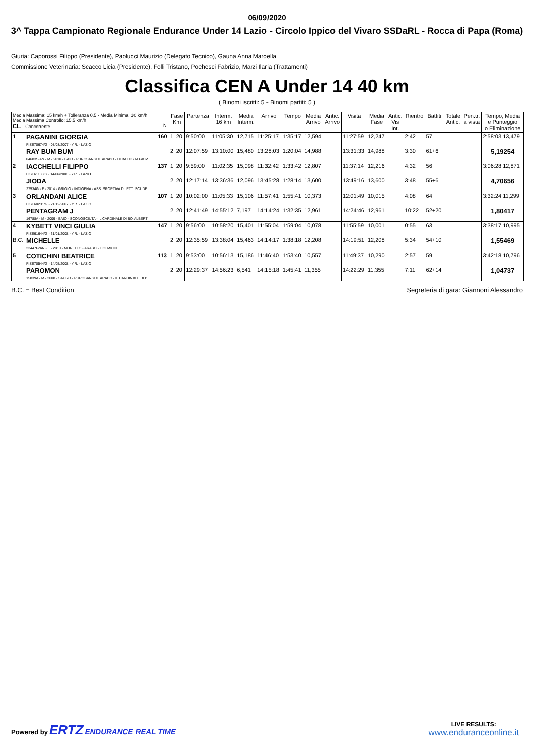06/09/2020
3^ Tappa Campionato Regionale Endurance Under 14 Lazio - Circolo Ippico del Vivaro SSDaRL - Rocca di Papa (Roma)
Giuria: Caporossi Filippo (Presidente), Paolucci Maurizio (Delegato Tecnico), Gauna Anna Marcella
Commissione Veterinaria: Scacco Licia (Presidente), Folli Tristano, Pochesci Fabrizio, Marzi Ilaria (Trattamenti)
Classifica CEN A Under 14 40 km
( Binomi iscritti: 5 - Binomi partiti: 5 )
| Media Massima: 15 km/h + Tolleranza 0,5 - Media Minima: 10 km/h Media Massima Controllo: 15,5 km/h CL. Concorrente N. | | | Fase Km | | Partenza | Interm. 16 km | Media Interm. | Arrivo | Tempo | Media Arrivo | Antic. Arrivo | Visita | Media Fase | Antic. Vis Int. | Rientro | Battiti | Totale Antic. | Pen.tr. a vista | Tempo, Media e Punteggio o Eliminazione |
| --- | --- | --- | --- | --- | --- | --- | --- | --- | --- | --- | --- | --- | --- | --- | --- | --- | --- | --- | --- |
| 1 | PAGANINI GIORGIA FISE70674/G - 08/08/2007 - Y.R. - LAZIO | 160 | 1 | 20 | 9:50:00 | 11:05:30 | 12,715 | 11:25:17 | 1:35:17 | 12,594 | | 11:27:59 | 12,247 | | 2:42 | 57 | | | 2:58:03 13,479 |
| | RAY BUM BUM 04683S/AN - M - 2010 - BAIO - PUROSANGUE ARABO - DI BATTISTA GIOV | | 2 | 20 | 12:07:59 | 13:10:00 | 15,480 | 13:28:03 | 1:20:04 | 14,988 | | 13:31:33 | 14,988 | | 3:30 | 61+6 | | | 5,19254 |
| 2 | IACCHELLI FILIPPO FISE61188/G - 14/06/2008 - Y.R. - LAZIO | 137 | 1 | 20 | 9:59:00 | 11:02:35 | 15,098 | 11:32:42 | 1:33:42 | 12,807 | | 11:37:14 | 12,216 | | 4:32 | 56 | | | 3:06:28 12,871 |
| | JIODA 27534G - F - 2014 - GRIGIO - INDIGENA - ASS. SPORTIVA DILETT. SCUDE | | 2 | 20 | 12:17:14 | 13:36:36 | 12,096 | 13:45:28 | 1:28:14 | 13,600 | | 13:49:16 | 13,600 | | 3:48 | 55+6 | | | 4,70656 |
| 3 | ORLANDANI ALICE FISE60231/G - 21/12/2007 - Y.R. - LAZIO | 107 | 1 | 20 | 10:02:00 | 11:05:33 | 15,106 | 11:57:41 | 1:55:41 | 10,373 | | 12:01:49 | 10,015 | | 4:08 | 64 | | | 3:32:24 11,299 |
| | PENTAGRAM J 16788A - M - 2009 - BAIO - SCONOSCIUTA - IL CARDINALE DI BO ALBERT | | 2 | 20 | 12:41:49 | 14:55:12 | 7,197 | 14:14:24 | 1:32:35 | 12,961 | | 14:24:46 | 12,961 | | 10:22 | 52+20 | | | 1,80417 |
| 4 | KYBETT VINCI GIULIA FISE61644/G - 31/01/2008 - Y.R. - LAZIO | 147 | 1 | 20 | 9:56:00 | 10:58:20 | 15,401 | 11:55:04 | 1:59:04 | 10,078 | | 11:55:59 | 10,001 | | 0:55 | 63 | | | 3:38:17 10,995 |
| B.C. | MICHELLE 23447G/AN - F - 2010 - MORELLO - ARABO - LIOI MICHELE | | 2 | 20 | 12:35:59 | 13:38:04 | 15,463 | 14:14:17 | 1:38:18 | 12,208 | | 14:19:51 | 12,208 | | 5:34 | 54+10 | | | 1,55469 |
| 5 | COTICHINI BEATRICE FISE70544/G - 14/05/2008 - Y.R. - LAZIO | 113 | 1 | 20 | 9:53:00 | 10:56:13 | 15,186 | 11:46:40 | 1:53:40 | 10,557 | | 11:49:37 | 10,290 | | 2:57 | 59 | | | 3:42:18 10,796 |
| | PAROMON 15839A - M - 2008 - SAURO - PUROSANGUE ARABO - IL CARDINALE DI B | | 2 | 20 | 12:29:37 | 14:56:23 | 6,541 | 14:15:18 | 1:45:41 | 11,355 | | 14:22:29 | 11,355 | | 7:11 | 62+14 | | | 1,04737 |
B.C. = Best Condition Segreteria di gara: Giannoni Alessandro
Powered by ERTZ ENDURANCE REAL TIME
LIVE RESULTS:
www.enduranceonline.it